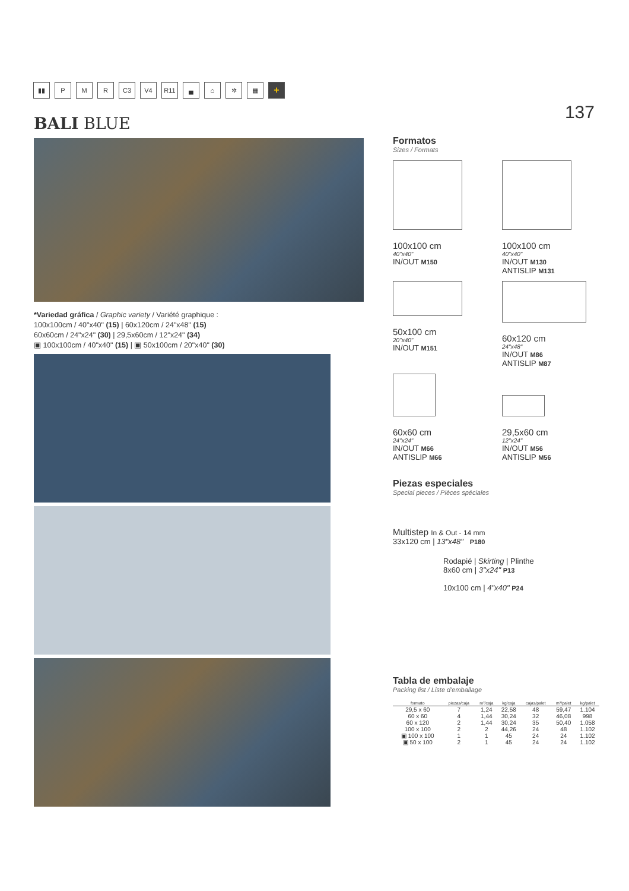▮▮ P M R C3 V4 R11 ▄ ⌂ ✲ ▦ +
137
BALI BLUE
*Variedad gráfica / Graphic variety / Variété graphique :
100x100cm / 40"x40" (15) | 60x120cm / 24"x48" (15)
60x60cm / 24"x24" (30) | 29,5x60cm / 12"x24" (34)
▣ 100x100cm / 40"x40" (15) | ▣ 50x100cm / 20"x40" (30)
Formatos
Sizes / Formats
100x100 cm
40"x40"
IN/OUT M150
100x100 cm
40"x40"
IN/OUT M130
ANTISLIP M131
50x100 cm
20"x40"
IN/OUT M151
60x120 cm
24"x48"
IN/OUT M86
ANTISLIP M87
60x60 cm
24"x24"
IN/OUT M66
ANTISLIP M66
29,5x60 cm
12"x24"
IN/OUT M56
ANTISLIP M56
Piezas especiales
Special pieces / Pièces spéciales
Multistep In & Out - 14 mm
33x120 cm | 13"x48" P180
Rodapié | Skirting | Plinthe
8x60 cm | 3"x24" P13
10x100 cm | 4"x40" P24
Tabla de embalaje
Packing list / Liste d'emballage
| formato | piezas/caja | m²/caja | kg/caja | cajas/palet | m²/palet | kg/palet |
| --- | --- | --- | --- | --- | --- | --- |
| 29,5 x 60 | 7 | 1,24 | 22,58 | 48 | 59,47 | 1.104 |
| 60 x 60 | 4 | 1,44 | 30,24 | 32 | 46,08 | 998 |
| 60 x 120 | 2 | 1,44 | 30,24 | 35 | 50,40 | 1.058 |
| 100 x 100 | 2 | 2 | 44,26 | 24 | 48 | 1.102 |
| ▣ 100 x 100 | 1 | 1 | 45 | 24 | 24 | 1.102 |
| ▣ 50 x 100 | 2 | 1 | 45 | 24 | 24 | 1.102 |